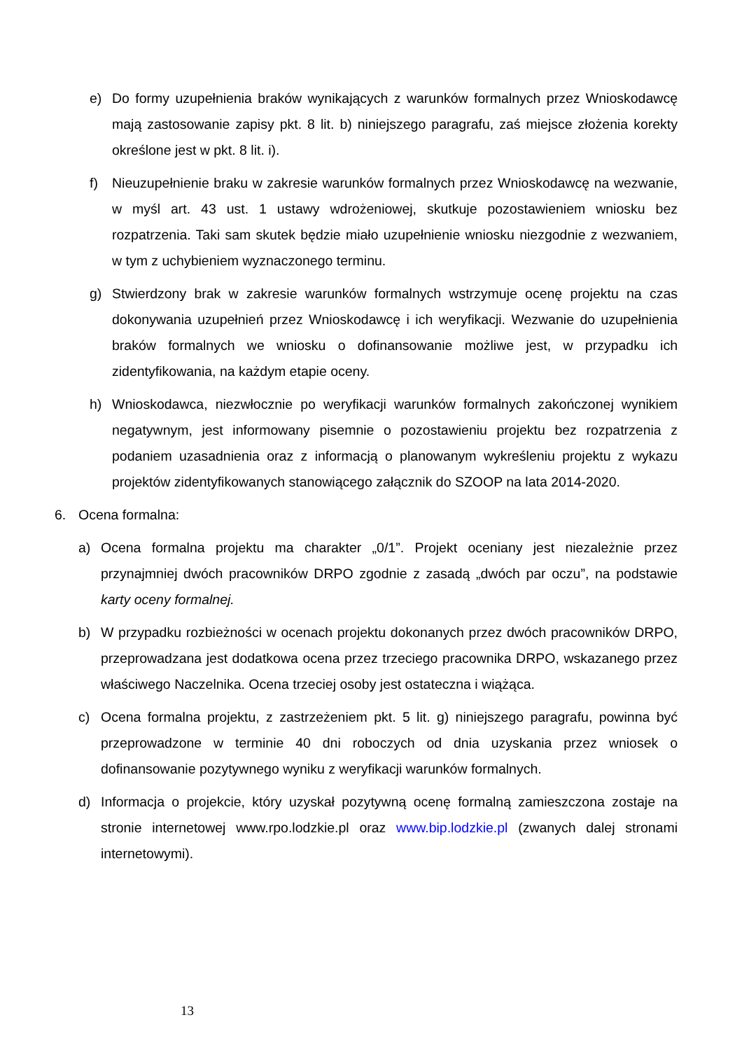e) Do formy uzupełnienia braków wynikających z warunków formalnych przez Wnioskodawcę mają zastosowanie zapisy pkt. 8 lit. b) niniejszego paragrafu, zaś miejsce złożenia korekty określone jest w pkt. 8 lit. i).
f) Nieuzupełnienie braku w zakresie warunków formalnych przez Wnioskodawcę na wezwanie, w myśl art. 43 ust. 1 ustawy wdrożeniowej, skutkuje pozostawieniem wniosku bez rozpatrzenia. Taki sam skutek będzie miało uzupełnienie wniosku niezgodnie z wezwaniem, w tym z uchybieniem wyznaczonego terminu.
g) Stwierdzony brak w zakresie warunków formalnych wstrzymuje ocenę projektu na czas dokonywania uzupełnień przez Wnioskodawcę i ich weryfikacji. Wezwanie do uzupełnienia braków formalnych we wniosku o dofinansowanie możliwe jest, w przypadku ich zidentyfikowania, na każdym etapie oceny.
h) Wnioskodawca, niezwłocznie po weryfikacji warunków formalnych zakończonej wynikiem negatywnym, jest informowany pisemnie o pozostawieniu projektu bez rozpatrzenia z podaniem uzasadnienia oraz z informacją o planowanym wykreśleniu projektu z wykazu projektów zidentyfikowanych stanowiącego załącznik do SZOOP na lata 2014-2020.
6. Ocena formalna:
a) Ocena formalna projektu ma charakter „0/1”. Projekt oceniany jest niezależnie przez przynajmniej dwóch pracowników DRPO zgodnie z zasadą „dwóch par oczu”, na podstawie karty oceny formalnej.
b) W przypadku rozbieżności w ocenach projektu dokonanych przez dwóch pracowników DRPO, przeprowadzana jest dodatkowa ocena przez trzeciego pracownika DRPO, wskazanego przez właściwego Naczelnika. Ocena trzeciej osoby jest ostateczna i wiążąca.
c) Ocena formalna projektu, z zastrzeżeniem pkt. 5 lit. g) niniejszego paragrafu, powinna być przeprowadzone w terminie 40 dni roboczych od dnia uzyskania przez wniosek o dofinansowanie pozytywnego wyniku z weryfikacji warunków formalnych.
d) Informacja o projekcie, który uzyskał pozytywną ocenę formalną zamieszczona zostaje na stronie internetowej www.rpo.lodzkie.pl oraz www.bip.lodzkie.pl (zwanych dalej stronami internetowymi).
13